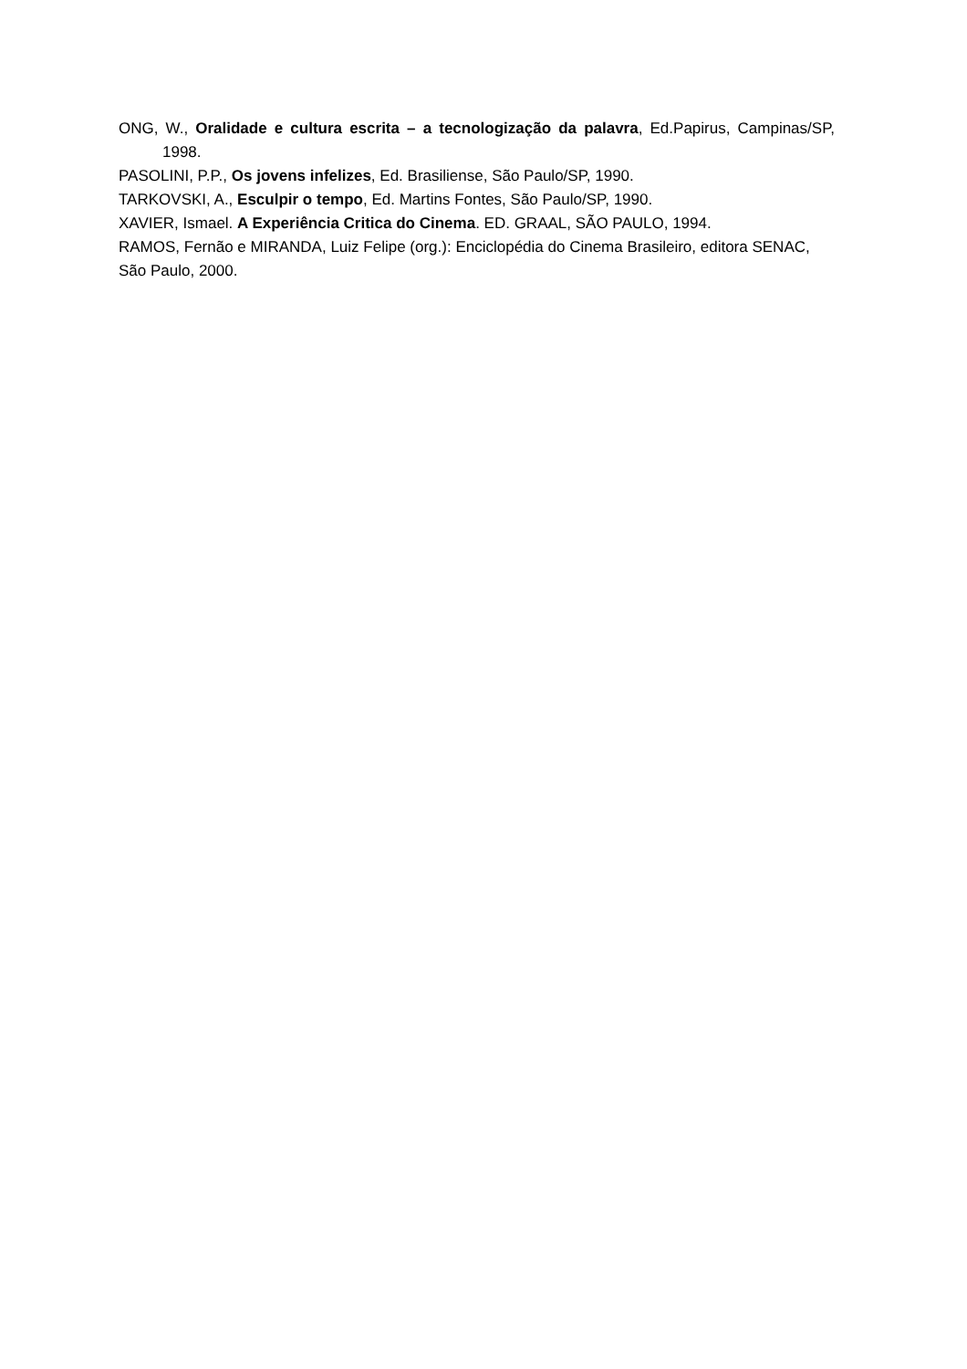ONG, W., Oralidade e cultura escrita – a tecnologização da palavra, Ed.Papirus, Campinas/SP, 1998.
PASOLINI, P.P., Os jovens infelizes, Ed. Brasiliense, São Paulo/SP, 1990.
TARKOVSKI, A., Esculpir o tempo, Ed. Martins Fontes, São Paulo/SP, 1990.
XAVIER, Ismael. A Experiência Critica do Cinema. ED. GRAAL, SÃO PAULO, 1994.
RAMOS, Fernão e MIRANDA, Luiz Felipe (org.): Enciclopédia do Cinema Brasileiro, editora SENAC, São Paulo, 2000.